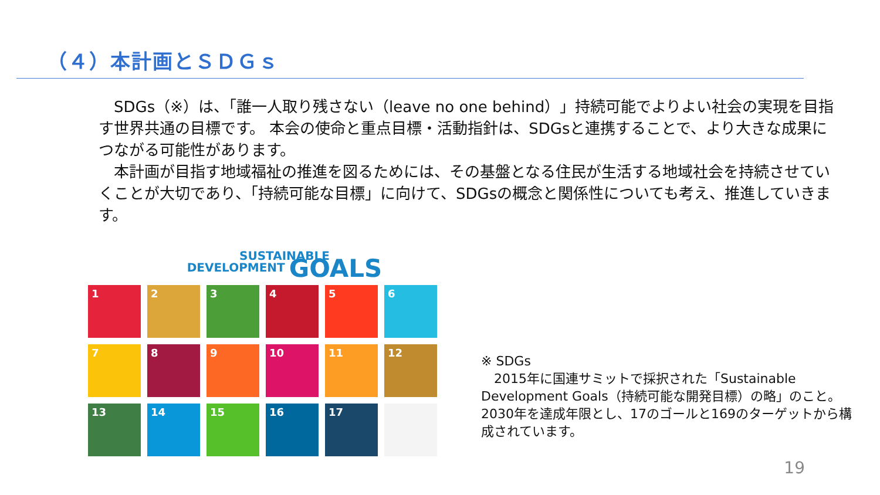（４）本計画とＳＤＧｓ
　SDGs（※）は、「誰一人取り残さない（leave no one behind）」持続可能でよりよい社会の実現を目指す世界共通の目標です。 本会の使命と重点目標・活動指針は、SDGsと連携することで、より大きな成果につながる可能性があります。
　本計画が目指す地域福祉の推進を図るためには、その基盤となる住民が生活する地域社会を持続させていくことが大切であり、「持続可能な目標」に向けて、SDGsの概念と関係性についても考え、推進していきます。
SUSTAINABLE
DEVELOPMENT GOALS
1
2
3
4
5
6
7
8
9
10
11
12
13
14
15
16
17
※ SDGs
　2015年に国連サミットで採択された「Sustainable Development Goals（持続可能な開発目標）の略」のこと。2030年を達成年限とし、17のゴールと169のターゲットから構成されています。
19